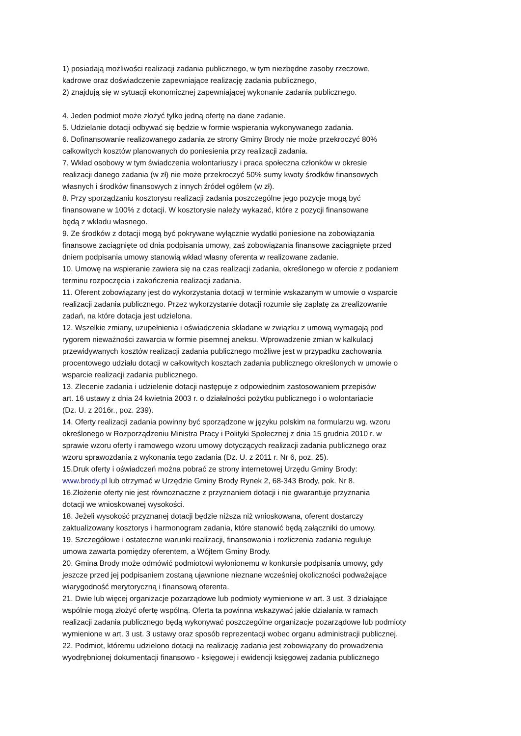1) posiadają możliwości realizacji zadania publicznego, w tym niezbędne zasoby rzeczowe,
kadrowe oraz doświadczenie zapewniające realizację zadania publicznego,
2) znajdują się w sytuacji ekonomicznej zapewniającej wykonanie zadania publicznego.
4. Jeden podmiot może złożyć tylko jedną ofertę na dane zadanie.
5. Udzielanie dotacji odbywać się będzie w formie wspierania wykonywanego zadania.
6. Dofinansowanie realizowanego zadania ze strony Gminy Brody nie może przekroczyć 80%
całkowitych kosztów planowanych do poniesienia przy realizacji zadania.
7. Wkład osobowy w tym świadczenia wolontariuszy i praca społeczna członków w okresie
realizacji danego zadania (w zł) nie może przekroczyć 50% sumy kwoty środków finansowych
własnych i środków finansowych z innych źródeł ogółem (w zł).
8. Przy sporządzaniu kosztorysu realizacji zadania poszczególne jego pozycje mogą być
finansowane w 100% z dotacji. W kosztorysie należy wykazać, które z pozycji finansowane
będą z wkładu własnego.
9. Ze środków z dotacji mogą być pokrywane wyłącznie wydatki poniesione na zobowiązania
finansowe zaciągnięte od dnia podpisania umowy, zaś zobowiązania finansowe zaciągnięte przed
dniem podpisania umowy stanowią wkład własny oferenta w realizowane zadanie.
10. Umowę na wspieranie zawiera się na czas realizacji zadania, określonego w ofercie z podaniem
terminu rozpoczęcia i zakończenia realizacji zadania.
11. Oferent zobowiązany jest do wykorzystania dotacji w terminie wskazanym w umowie o wsparcie
realizacji zadania publicznego. Przez wykorzystanie dotacji rozumie się zapłatę za zrealizowanie
zadań, na które dotacja jest udzielona.
12. Wszelkie zmiany, uzupełnienia i oświadczenia składane w związku z umową wymagają pod
rygorem nieważności zawarcia w formie pisemnej aneksu. Wprowadzenie zmian w kalkulacji
przewidywanych kosztów realizacji zadania publicznego możliwe jest w przypadku zachowania
procentowego udziału dotacji w całkowitych kosztach zadania publicznego określonych w umowie o
wsparcie realizacji zadania publicznego.
13. Zlecenie zadania i udzielenie dotacji następuje z odpowiednim zastosowaniem przepisów
art. 16 ustawy z dnia 24 kwietnia 2003 r. o działalności pożytku publicznego i o wolontariacie
(Dz. U. z 2016r., poz. 239).
14. Oferty realizacji zadania powinny być sporządzone w języku polskim na formularzu wg. wzoru
określonego w Rozporządzeniu Ministra Pracy i Polityki Społecznej z dnia 15 grudnia 2010 r. w
sprawie wzoru oferty i ramowego wzoru umowy dotyczących realizacji zadania publicznego oraz
wzoru sprawozdania z wykonania tego zadania (Dz. U. z 2011 r. Nr 6, poz. 25).
15.Druk oferty i oświadczeń można pobrać ze strony internetowej Urzędu Gminy Brody:
www.brody.pl lub otrzymać w Urzędzie Gminy Brody Rynek 2, 68-343 Brody, pok. Nr 8.
16.Złożenie oferty nie jest równoznaczne z przyznaniem dotacji i nie gwarantuje przyznania
dotacji we wnioskowanej wysokości.
18. Jeżeli wysokość przyznanej dotacji będzie niższa niż wnioskowana, oferent dostarczy
zaktualizowany kosztorys i harmonogram zadania, które stanowić będą załączniki do umowy.
19. Szczegółowe i ostateczne warunki realizacji, finansowania i rozliczenia zadania reguluje
umowa zawarta pomiędzy oferentem, a Wójtem Gminy Brody.
20. Gmina Brody może odmówić podmiotowi wyłonionemu w konkursie podpisania umowy, gdy
jeszcze przed jej podpisaniem zostaną ujawnione nieznane wcześniej okoliczności podważające
wiarygodność merytoryczną i finansową oferenta.
21. Dwie lub więcej organizacje pozarządowe lub podmioty wymienione w art. 3 ust. 3 działające
wspólnie mogą złożyć ofertę wspólną. Oferta ta powinna wskazywać jakie działania w ramach
realizacji zadania publicznego będą wykonywać poszczególne organizacje pozarządowe lub podmioty
wymienione w art. 3 ust. 3 ustawy oraz sposób reprezentacji wobec organu administracji publicznej.
22. Podmiot, któremu udzielono dotacji na realizację zadania jest zobowiązany do prowadzenia
wyodrębnionej dokumentacji finansowo - księgowej i ewidencji księgowej zadania publicznego